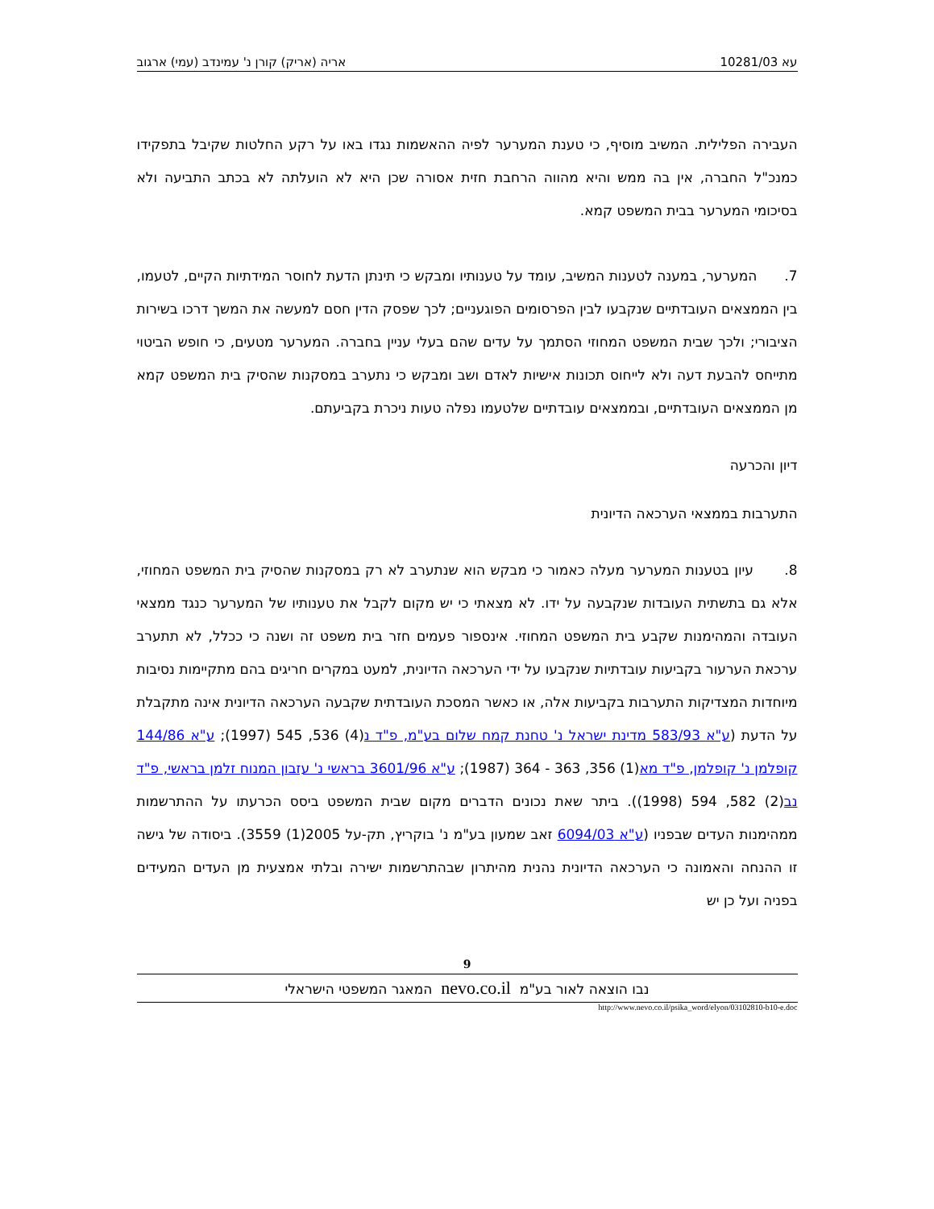עא 10281/03 אריה (אריק) קורן נ' עמינדב (עמי) ארגוב
העבירה הפלילית. המשיב מוסיף, כי טענת המערער לפיה ההאשמות נגדו באו על רקע החלטות שקיבל בתפקידו כמנכ"ל החברה, אין בה ממש והיא מהווה הרחבת חזית אסורה שכן היא לא הועלתה לא בכתב התביעה ולא בסיכומי המערער בבית המשפט קמא.
7. המערער, במענה לטענות המשיב, עומד על טענותיו ומבקש כי תינתן הדעת לחוסר המידתיות הקיים, לטעמו, בין הממצאים העובדתיים שנקבעו לבין הפרסומים הפוגעניים; לכך שפסק הדין חסם למעשה את המשך דרכו בשירות הציבורי; ולכך שבית המשפט המחוזי הסתמך על עדים שהם בעלי עניין בחברה. המערער מטעים, כי חופש הביטוי מתייחס להבעת דעה ולא לייחוס תכונות אישיות לאדם ושב ומבקש כי נתערב במסקנות שהסיק בית המשפט קמא מן הממצאים העובדתיים, ובממצאים עובדתיים שלטעמו נפלה טעות ניכרת בקביעתם.
דיון והכרעה
התערבות בממצאי הערכאה הדיונית
8. עיון בטענות המערער מעלה כאמור כי מבקש הוא שנתערב לא רק במסקנות שהסיק בית המשפט המחוזי, אלא גם בתשתית העובדות שנקבעה על ידו. לא מצאתי כי יש מקום לקבל את טענותיו של המערער כנגד ממצאי העובדה והמהימנות שקבע בית המשפט המחוזי. אינספור פעמים חזר בית משפט זה ושנה כי ככלל, לא תתערב ערכאת הערעור בקביעות עובדתיות שנקבעו על ידי הערכאה הדיונית, למעט במקרים חריגים בהם מתקיימות נסיבות מיוחדות המצדיקות התערבות בקביעות אלה, או כאשר המסכת העובדתית שקבעה הערכאה הדיונית אינה מתקבלת על הדעת (ע"א 583/93 מדינת ישראל נ' טחנת קמח שלום בע"מ, פ"ד נ(4) 536, 545 (1997); ע"א 144/86 קופלמן נ' קופלמן, פ"ד מא(1) 356, 363 - 364 (1987); ע"א 3601/96 בראשי נ' עזבון המנוח זלמן בראשי, פ"ד נב(2) 582, 594 (1998)). ביתר שאת נכונים הדברים מקום שבית המשפט ביסס הכרעתו על ההתרשמות ממהימנות העדים שבפניו (ע"א 6094/03 זאב שמעון בע"מ נ' בוקריץ, תק-על 2005(1) 3559). ביסודה של גישה זו ההנחה והאמונה כי הערכאה הדיונית נהנית מהיתרון שבהתרשמות ישירה ובלתי אמצעית מן העדים המעידים בפניה ועל כן יש
9
נבו הוצאה לאור בע"מ nevo.co.il המאגר המשפטי הישראלי
http://www.nevo.co.il/psika_word/elyon/03102810-b10-e.doc